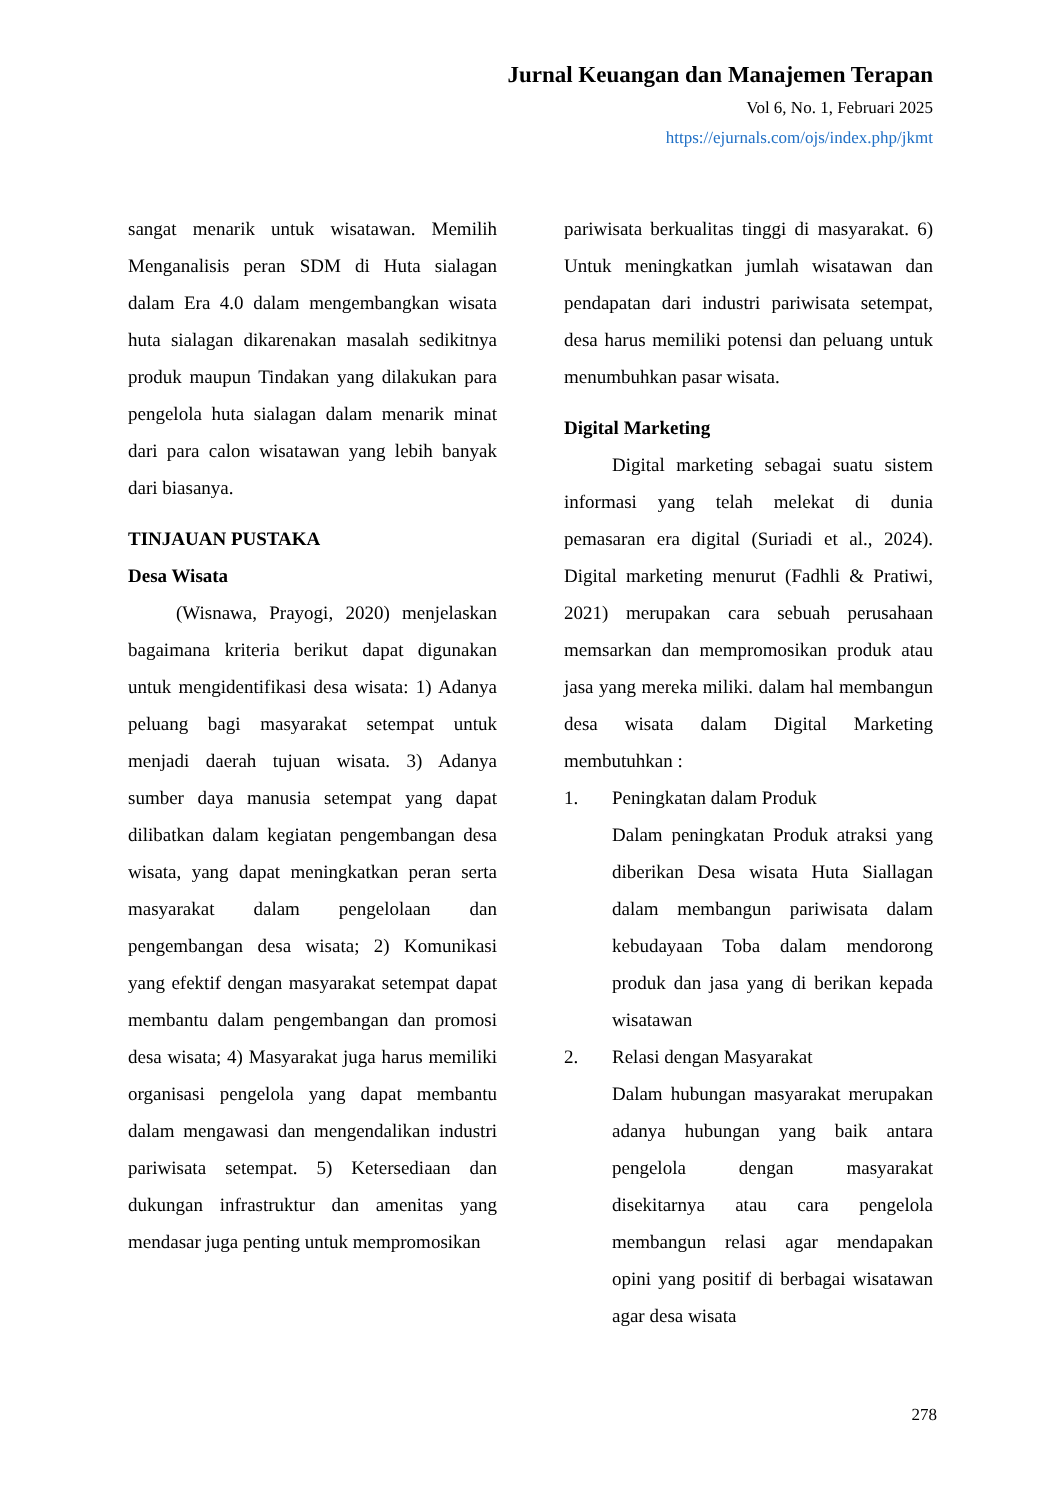Jurnal Keuangan dan Manajemen Terapan
Vol 6, No. 1, Februari 2025
https://ejurnals.com/ojs/index.php/jkmt
sangat menarik untuk wisatawan. Memilih Menganalisis peran SDM di Huta sialagan dalam Era 4.0 dalam mengembangkan wisata huta sialagan dikarenakan masalah sedikitnya produk maupun Tindakan yang dilakukan para pengelola huta sialagan dalam menarik minat dari para calon wisatawan yang lebih banyak dari biasanya.
TINJAUAN PUSTAKA
Desa Wisata
(Wisnawa, Prayogi, 2020) menjelaskan bagaimana kriteria berikut dapat digunakan untuk mengidentifikasi desa wisata: 1) Adanya peluang bagi masyarakat setempat untuk menjadi daerah tujuan wisata. 3) Adanya sumber daya manusia setempat yang dapat dilibatkan dalam kegiatan pengembangan desa wisata, yang dapat meningkatkan peran serta masyarakat dalam pengelolaan dan pengembangan desa wisata; 2) Komunikasi yang efektif dengan masyarakat setempat dapat membantu dalam pengembangan dan promosi desa wisata; 4) Masyarakat juga harus memiliki organisasi pengelola yang dapat membantu dalam mengawasi dan mengendalikan industri pariwisata setempat. 5) Ketersediaan dan dukungan infrastruktur dan amenitas yang mendasar juga penting untuk mempromosikan
pariwisata berkualitas tinggi di masyarakat. 6) Untuk meningkatkan jumlah wisatawan dan pendapatan dari industri pariwisata setempat, desa harus memiliki potensi dan peluang untuk menumbuhkan pasar wisata.
Digital Marketing
Digital marketing sebagai suatu sistem informasi yang telah melekat di dunia pemasaran era digital (Suriadi et al., 2024). Digital marketing menurut (Fadhli & Pratiwi, 2021) merupakan cara sebuah perusahaan memsarkan dan mempromosikan produk atau jasa yang mereka miliki. dalam hal membangun desa wisata dalam Digital Marketing membutuhkan :
1. Peningkatan dalam Produk
Dalam peningkatan Produk atraksi yang diberikan Desa wisata Huta Siallagan dalam membangun pariwisata dalam kebudayaan Toba dalam mendorong produk dan jasa yang di berikan kepada wisatawan
2. Relasi dengan Masyarakat
Dalam hubungan masyarakat merupakan adanya hubungan yang baik antara pengelola dengan masyarakat disekitarnya atau cara pengelola membangun relasi agar mendapakan opini yang positif di berbagai wisatawan agar desa wisata
278